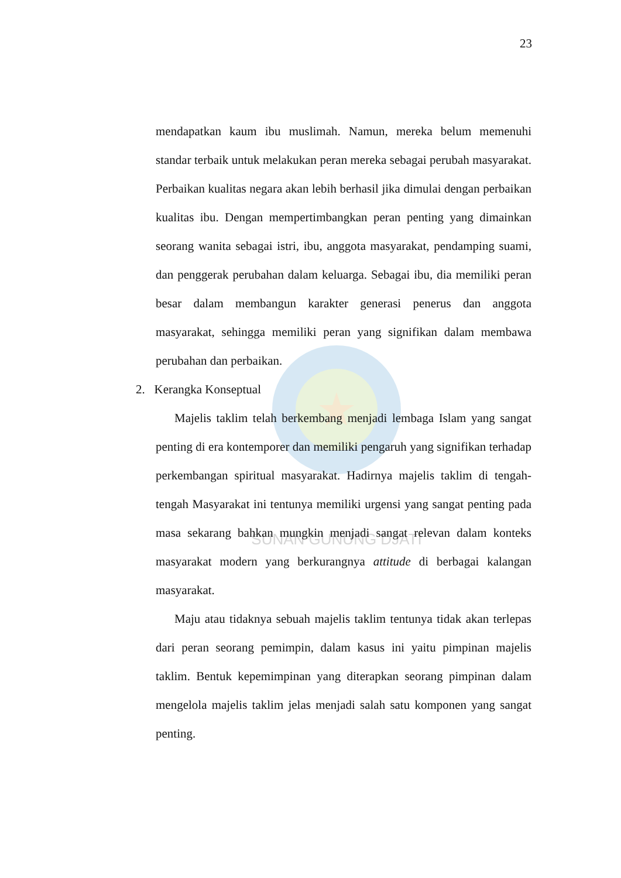SUNAN GUNUNG DJATI
23
mendapatkan kaum ibu muslimah. Namun, mereka belum memenuhi standar terbaik untuk melakukan peran mereka sebagai perubah masyarakat. Perbaikan kualitas negara akan lebih berhasil jika dimulai dengan perbaikan kualitas ibu. Dengan mempertimbangkan peran penting yang dimainkan seorang wanita sebagai istri, ibu, anggota masyarakat, pendamping suami, dan penggerak perubahan dalam keluarga. Sebagai ibu, dia memiliki peran besar dalam membangun karakter generasi penerus dan anggota masyarakat, sehingga memiliki peran yang signifikan dalam membawa perubahan dan perbaikan.
2. Kerangka Konseptual
Majelis taklim telah berkembang menjadi lembaga Islam yang sangat penting di era kontemporer dan memiliki pengaruh yang signifikan terhadap perkembangan spiritual masyarakat. Hadirnya majelis taklim di tengah-tengah Masyarakat ini tentunya memiliki urgensi yang sangat penting pada masa sekarang bahkan mungkin menjadi sangat relevan dalam konteks masyarakat modern yang berkurangnya attitude di berbagai kalangan masyarakat.
Maju atau tidaknya sebuah majelis taklim tentunya tidak akan terlepas dari peran seorang pemimpin, dalam kasus ini yaitu pimpinan majelis taklim. Bentuk kepemimpinan yang diterapkan seorang pimpinan dalam mengelola majelis taklim jelas menjadi salah satu komponen yang sangat penting.